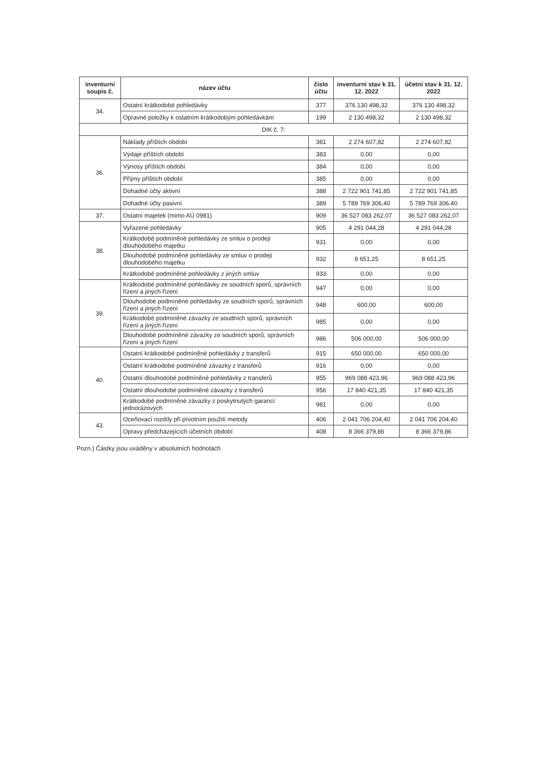| inventurní soupis č. | název účtu | číslo účtu | inventurní stav k 31. 12. 2022 | účetní stav k 31. 12. 2022 |
| --- | --- | --- | --- | --- |
| 34. | Ostatní krátkodobé pohledávky | 377 | 376 130 498,32 | 376 130 498,32 |
| | Opravné položky k ostatním krátkodobým pohledávkám | 199 | 2 130 498,32 | 2 130 498,32 |
| DIK č. 7: | | | | |
| 36. | Náklady příštích období | 381 | 2 274 607,82 | 2 274 607,82 |
| | Výdaje příštích období | 383 | 0,00 | 0,00 |
| | Výnosy příštích období | 384 | 0,00 | 0,00 |
| | Příjmy příštích období | 385 | 0,00 | 0,00 |
| | Dohadné účty aktivní | 388 | 2 722 901 741,85 | 2 722 901 741,85 |
| | Dohadné účty pasivní | 389 | 5 789 769 306,40 | 5 789 769 306,40 |
| 37. | Ostatní majetek (mimo AÚ 0981) | 909 | 36 527 083 262,07 | 36 527 083 262,07 |
| 38. | Vyřazené pohledávky | 905 | 4 291 044,28 | 4 291 044,28 |
| | Krátkodobé podmíněné pohledávky ze smluv o prodeji dlouhodobého majetku | 931 | 0,00 | 0,00 |
| | Dlouhodobé podmíněné pohledávky ze smluv o prodeji dlouhodobého majetku | 932 | 8 651,25 | 8 651,25 |
| | Krátkodobé podmíněné pohledávky z jiných smluv | 933 | 0,00 | 0,00 |
| 39. | Krátkodobé podmíněné pohledávky ze soudních sporů, správních řízení a jiných řízení | 947 | 0,00 | 0,00 |
| | Dlouhodobé podmíněné pohledávky ze soudních sporů, správních řízení a jiných řízení | 948 | 600,00 | 600,00 |
| | Krátkodobé podmíněné závazky ze soudních sporů, správních řízení a jiných řízení | 985 | 0,00 | 0,00 |
| | Dlouhodobé podmíněné závazky ze soudních sporů, správních řízení a jiných řízení | 986 | 506 000,00 | 506 000,00 |
| 40. | Ostatní krátkodobé podmíněné pohledávky z transferů | 915 | 650 000,00 | 650 000,00 |
| | Ostatní krátkodobé podmíněné závazky z transferů | 916 | 0,00 | 0,00 |
| | Ostatní dlouhodobé podmíněné pohledávky z transferů | 955 | 969 088 423,96 | 969 088 423,96 |
| | Ostatní dlouhodobé podmíněné závazky z transferů | 956 | 17 840 421,35 | 17 840 421,35 |
| | Krátkodobé podmíněné závazky z poskytnutých garancí jednorázových | 981 | 0,00 | 0,00 |
| 43. | Oceňovací rozdíly při prvotním použití metody | 406 | 2 041 706 204,40 | 2 041 706 204,40 |
| | Opravy předcházejících účetních období | 408 | 8 366 379,86 | 8 366 379,86 |
Pozn.) Částky jsou uváděny v absolutních hodnotách